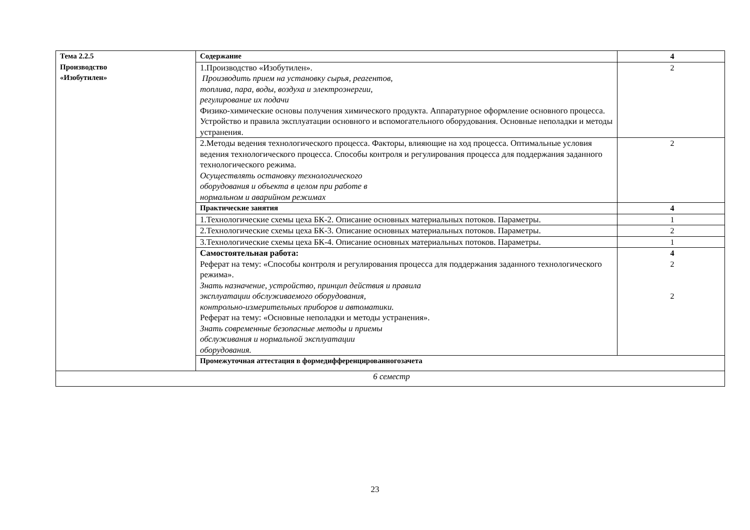| Тема 2.2.5 Производство «Изобутилен» | Содержание | 4 |
| | 1.Производство «Изобутилен». Производить прием на установку сырья, реагентов, топлива, пара, воды, воздуха и электроэнергии, регулирование их подачи Физико-химические основы получения химического продукта. Аппаратурное оформление основного процесса. Устройство и правила эксплуатации основного и вспомогательного оборудования. Основные неполадки и методы устранения. | 2 |
| | 2.Методы ведения технологического процесса. Факторы, влияющие на ход процесса. Оптимальные условия ведения технологического процесса. Способы контроля и регулирования процесса для поддержания заданного технологического режима. Осуществлять остановку технологического оборудования и объекта в целом при работе в нормальном и аварийном режимах | 2 |
| | Практические занятия | 4 |
| | 1.Технологические схемы цеха БК-2. Описание основных материальных потоков. Параметры. | 1 |
| | 2.Технологические схемы цеха БК-3. Описание основных материальных потоков. Параметры. | 2 |
| | 3.Технологические схемы цеха БК-4. Описание основных материальных потоков. Параметры. | 1 |
| | Самостоятельная работа: Реферат на тему: «Способы контроля и регулирования процесса для поддержания заданного технологического режима». Знать назначение, устройство, принцип действия и правила эксплуатации обслуживаемого оборудования, контрольно-измерительных приборов и автоматики. Реферат на тему: «Основные неполадки и методы устранения». Знать современные безопасные методы и приемы обслуживания и нормальной эксплуатации оборудования. | 4 2 2 |
| | Промежуточная аттестация в формедифференцированногозачета | |
| 6 семестр | | |
23